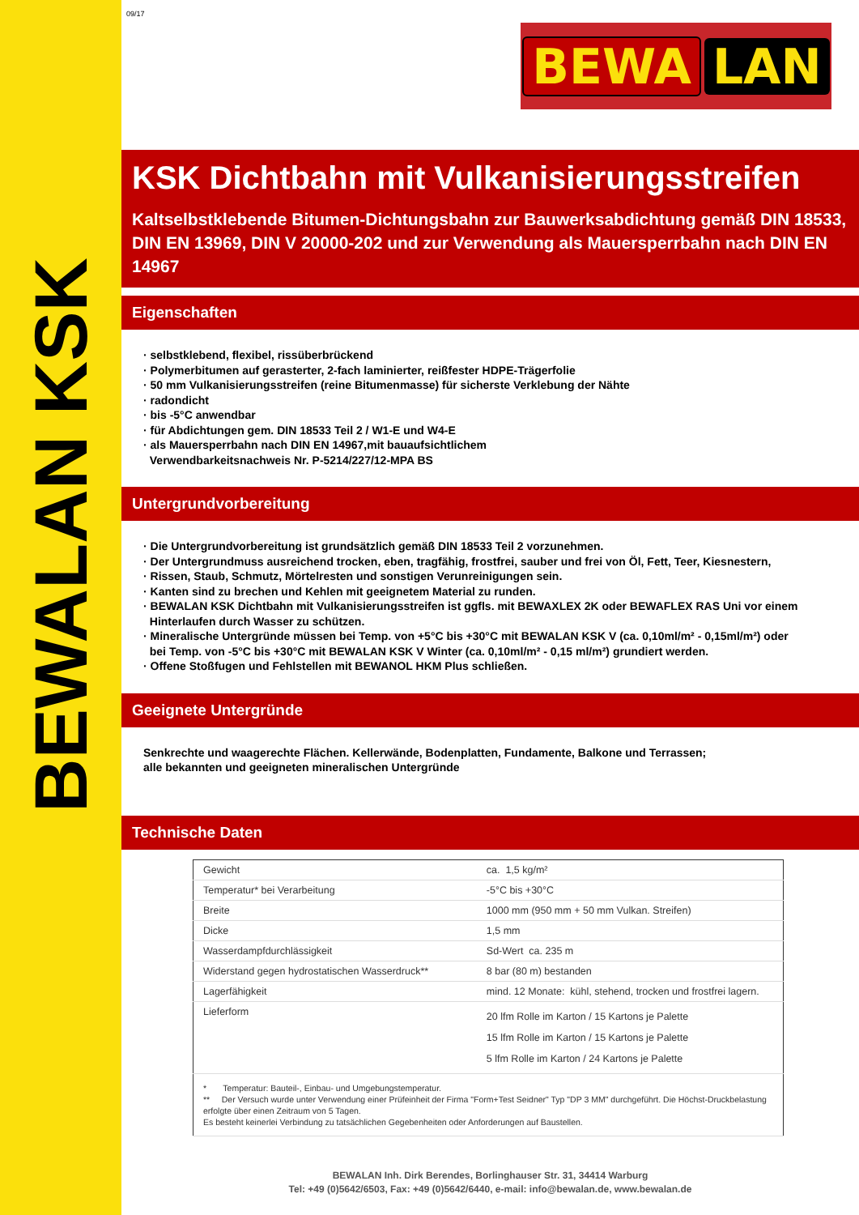BEWALAN KSK
09/17
BEWA LAN
KSK Dichtbahn mit Vulkanisierungsstreifen
Kaltselbstklebende Bitumen-Dichtungsbahn zur Bauwerksabdichtung gemäß DIN 18533, DIN EN 13969, DIN V 20000-202 und zur Verwendung als Mauersperrbahn nach DIN EN 14967
Eigenschaften
· selbstklebend, flexibel, rissüberbrückend
· Polymerbitumen auf gerasterter, 2-fach laminierter, reißfester HDPE-Trägerfolie
· 50 mm Vulkanisierungsstreifen (reine Bitumenmasse) für sicherste Verklebung der Nähte
· radondicht
· bis -5°C anwendbar
· für Abdichtungen gem. DIN 18533 Teil 2 / W1-E und W4-E
· als Mauersperrbahn nach DIN EN 14967,mit bauaufsichtlichem
Verwendbarkeitsnachweis Nr. P-5214/227/12-MPA BS
Untergrundvorbereitung
· Die Untergrundvorbereitung ist grundsätzlich gemäß DIN 18533 Teil 2 vorzunehmen.
· Der Untergrundmuss ausreichend trocken, eben, tragfähig, frostfrei, sauber und frei von Öl, Fett, Teer, Kiesnestern,
· Rissen, Staub, Schmutz, Mörtelresten und sonstigen Verunreinigungen sein.
· Kanten sind zu brechen und Kehlen mit geeignetem Material zu runden.
· BEWALAN KSK Dichtbahn mit Vulkanisierungsstreifen ist ggfls. mit BEWAXLEX 2K oder BEWAFLEX RAS Uni vor einem
Hinterlaufen durch Wasser zu schützen.
· Mineralische Untergründe müssen bei Temp. von +5°C bis +30°C mit BEWALAN KSK V (ca. 0,10ml/m² - 0,15ml/m²) oder
bei Temp. von -5°C bis +30°C mit BEWALAN KSK V Winter (ca. 0,10ml/m² - 0,15 ml/m²) grundiert werden.
· Offene Stoßfugen und Fehlstellen mit BEWANOL HKM Plus schließen.
Geeignete Untergründe
Senkrechte und waagerechte Flächen. Kellerwände, Bodenplatten, Fundamente, Balkone und Terrassen;
alle bekannten und geeigneten mineralischen Untergründe
Technische Daten
| Gewicht | ca. 1,5 kg/m² |
| Temperatur* bei Verarbeitung | -5°C bis +30°C |
| Breite | 1000 mm (950 mm + 50 mm Vulkan. Streifen) |
| Dicke | 1,5 mm |
| Wasserdampfdurchlässigkeit | Sd-Wert ca. 235 m |
| Widerstand gegen hydrostatischen Wasserdruck** | 8 bar (80 m) bestanden |
| Lagerfähigkeit | mind. 12 Monate: kühl, stehend, trocken und frostfrei lagern. |
| Lieferform | 20 lfm Rolle im Karton / 15 Kartons je Palette 15 lfm Rolle im Karton / 15 Kartons je Palette 5 lfm Rolle im Karton / 24 Kartons je Palette |
| * Temperatur: Bauteil-, Einbau- und Umgebungstemperatur. ** Der Versuch wurde unter Verwendung einer Prüfeinheit der Firma "Form+Test Seidner" Typ "DP 3 MM" durchgeführt. Die Höchst-Druckbelastung erfolgte über einen Zeitraum von 5 Tagen. Es besteht keinerlei Verbindung zu tatsächlichen Gegebenheiten oder Anforderungen auf Baustellen. | |
BEWALAN Inh. Dirk Berendes, Borlinghauser Str. 31, 34414 Warburg
Tel: +49 (0)5642/6503, Fax: +49 (0)5642/6440, e-mail: info@bewalan.de, www.bewalan.de